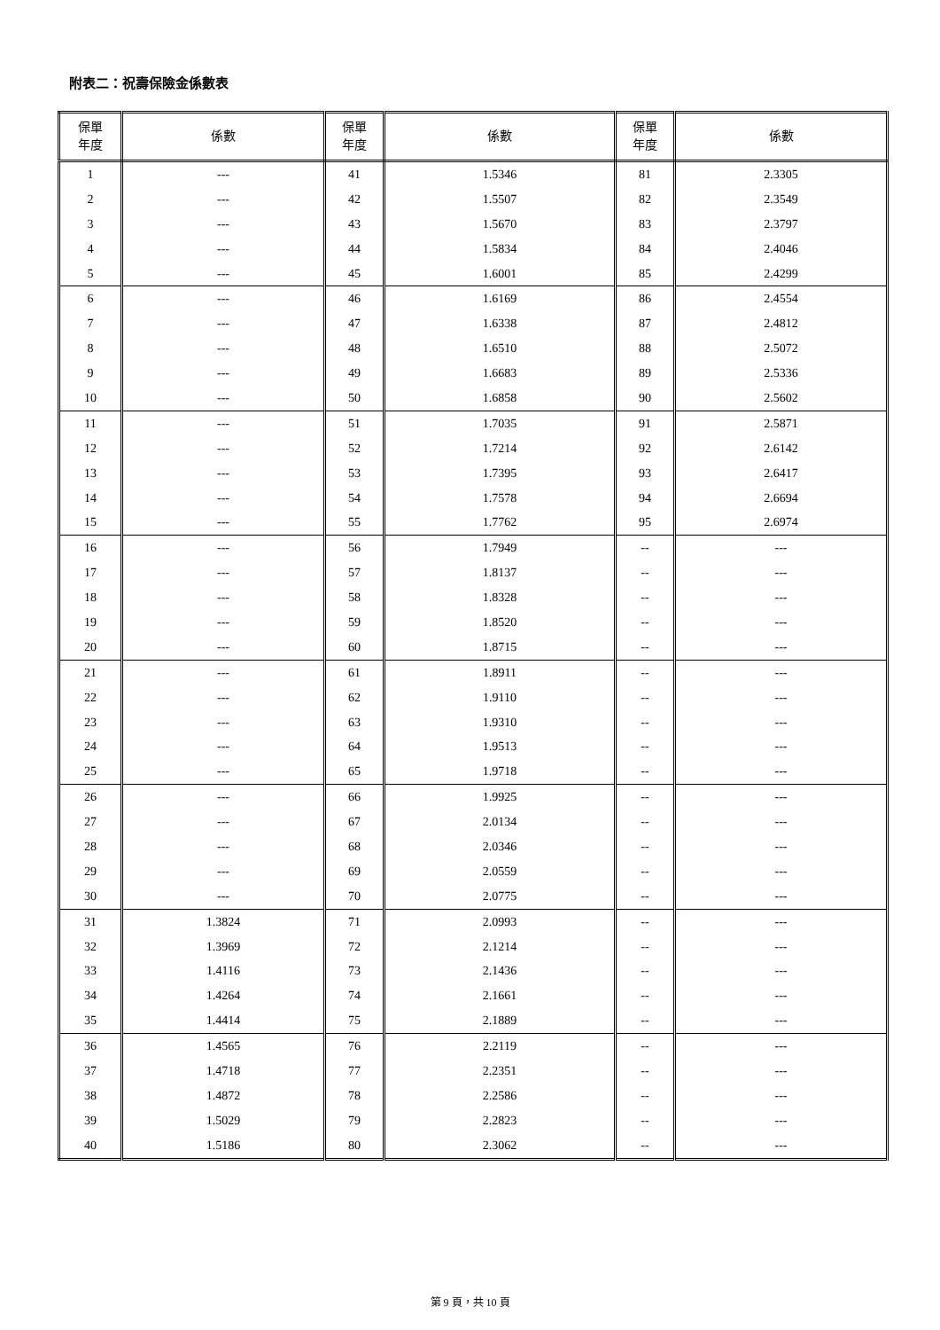附表二：祝壽保險金係數表
| 保單 年度 | 係數 | 保單 年度 | 係數 | 保單 年度 | 係數 |
| --- | --- | --- | --- | --- | --- |
| 1 | --- | 41 | 1.5346 | 81 | 2.3305 |
| 2 | --- | 42 | 1.5507 | 82 | 2.3549 |
| 3 | --- | 43 | 1.5670 | 83 | 2.3797 |
| 4 | --- | 44 | 1.5834 | 84 | 2.4046 |
| 5 | --- | 45 | 1.6001 | 85 | 2.4299 |
| 6 | --- | 46 | 1.6169 | 86 | 2.4554 |
| 7 | --- | 47 | 1.6338 | 87 | 2.4812 |
| 8 | --- | 48 | 1.6510 | 88 | 2.5072 |
| 9 | --- | 49 | 1.6683 | 89 | 2.5336 |
| 10 | --- | 50 | 1.6858 | 90 | 2.5602 |
| 11 | --- | 51 | 1.7035 | 91 | 2.5871 |
| 12 | --- | 52 | 1.7214 | 92 | 2.6142 |
| 13 | --- | 53 | 1.7395 | 93 | 2.6417 |
| 14 | --- | 54 | 1.7578 | 94 | 2.6694 |
| 15 | --- | 55 | 1.7762 | 95 | 2.6974 |
| 16 | --- | 56 | 1.7949 | -- | --- |
| 17 | --- | 57 | 1.8137 | -- | --- |
| 18 | --- | 58 | 1.8328 | -- | --- |
| 19 | --- | 59 | 1.8520 | -- | --- |
| 20 | --- | 60 | 1.8715 | -- | --- |
| 21 | --- | 61 | 1.8911 | -- | --- |
| 22 | --- | 62 | 1.9110 | -- | --- |
| 23 | --- | 63 | 1.9310 | -- | --- |
| 24 | --- | 64 | 1.9513 | -- | --- |
| 25 | --- | 65 | 1.9718 | -- | --- |
| 26 | --- | 66 | 1.9925 | -- | --- |
| 27 | --- | 67 | 2.0134 | -- | --- |
| 28 | --- | 68 | 2.0346 | -- | --- |
| 29 | --- | 69 | 2.0559 | -- | --- |
| 30 | --- | 70 | 2.0775 | -- | --- |
| 31 | 1.3824 | 71 | 2.0993 | -- | --- |
| 32 | 1.3969 | 72 | 2.1214 | -- | --- |
| 33 | 1.4116 | 73 | 2.1436 | -- | --- |
| 34 | 1.4264 | 74 | 2.1661 | -- | --- |
| 35 | 1.4414 | 75 | 2.1889 | -- | --- |
| 36 | 1.4565 | 76 | 2.2119 | -- | --- |
| 37 | 1.4718 | 77 | 2.2351 | -- | --- |
| 38 | 1.4872 | 78 | 2.2586 | -- | --- |
| 39 | 1.5029 | 79 | 2.2823 | -- | --- |
| 40 | 1.5186 | 80 | 2.3062 | -- | --- |
第 9 頁，共 10 頁